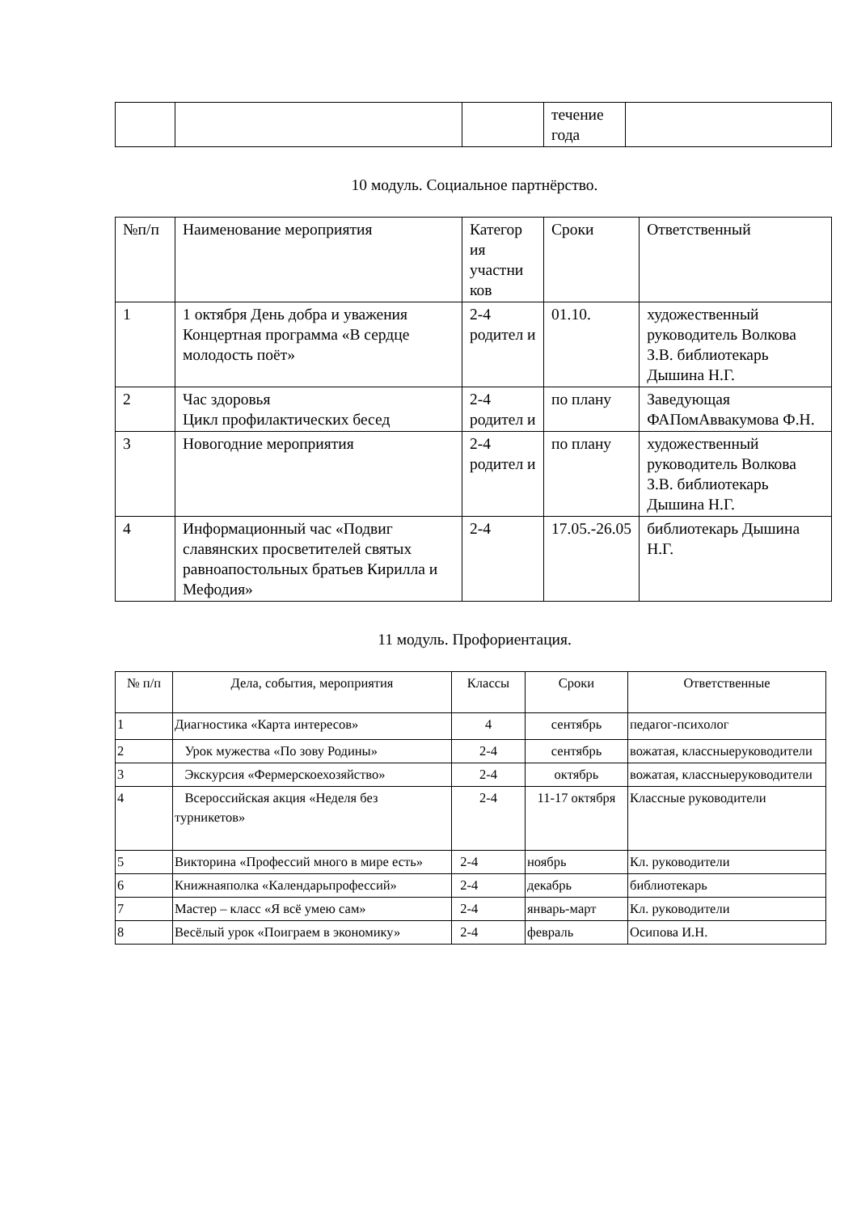| | | | течение года | |
10 модуль. Социальное партнёрство.
| №п/п | Наименование мероприятия | Категор ия участни ков | Сроки | Ответственный |
| --- | --- | --- | --- | --- |
| 1 | 1 октября День добра и уважения Концертная программа «В сердце молодость поёт» | 2-4 родител и | 01.10. | художественный руководитель Волкова З.В. библиотекарь Дышина Н.Г. |
| 2 | Час здоровья Цикл профилактических бесед | 2-4 родител и | по плану | Заведующая ФАПомАввакумова Ф.Н. |
| 3 | Новогодние мероприятия | 2-4 родител и | по плану | художественный руководитель Волкова З.В. библиотекарь Дышина Н.Г. |
| 4 | Информационный час «Подвиг славянских просветителей святых равноапостольных братьев Кирилла и Мефодия» | 2-4 | 17.05.-26.05 | библиотекарь Дышина Н.Г. |
11 модуль. Профориентация.
| № п/п | Дела, события, мероприятия | Классы | Сроки | Ответственные |
| --- | --- | --- | --- | --- |
| 1 | Диагностика «Карта интересов» | 4 | сентябрь | педагог-психолог |
| 2 | Урок мужества «По зову Родины» | 2-4 | сентябрь | вожатая, классныеруководители |
| 3 | Экскурсия «Фермерскоехозяйство» | 2-4 | октябрь | вожатая, классныеруководители |
| 4 | Всероссийская акция «Неделя без турникетов» | 2-4 | 11-17 октября | Классные руководители |
| 5 | Викторина «Профессий много в мире есть» | 2-4 | ноябрь | Кл. руководители |
| 6 | Книжнаяполка «Календарьпрофессий» | 2-4 | декабрь | библиотекарь |
| 7 | Мастер – класс «Я всё умею сам» | 2-4 | январь-март | Кл. руководители |
| 8 | Весёлый урок «Поиграем в экономику» | 2-4 | февраль | Осипова И.Н. |